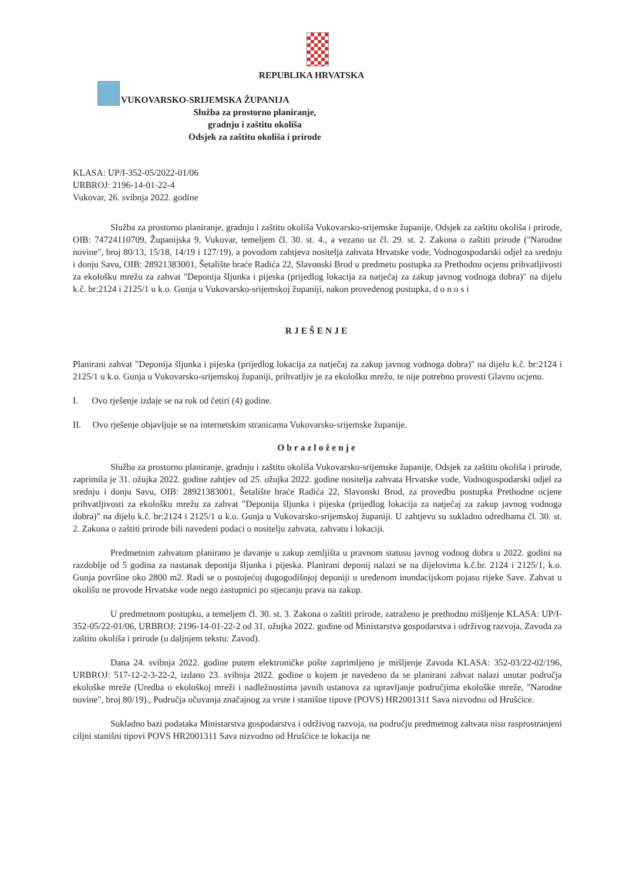REPUBLIKA HRVATSKA
VUKOVARSKO-SRIJEMSKA ŽUPANIJA
Služba za prostorno planiranje,
gradnju i zaštitu okoliša
Odsjek za zaštitu okoliša i prirode
KLASA: UP/I-352-05/2022-01/06
URBROJ: 2196-14-01-22-4
Vukovar, 26. svibnja 2022. godine
Služba za prostorno planiranje, gradnju i zaštitu okoliša Vukovarsko-srijemske županije, Odsjek za zaštitu okoliša i prirode, OIB: 74724110709, Županijska 9, Vukovar, temeljem čl. 30. st. 4., a vezano uz čl. 29. st. 2. Zakona o zaštiti prirode ("Narodne novine", broj 80/13, 15/18, 14/19 i 127/19), a povodom zahtjeva nositelja zahvata Hrvatske vode, Vodnogospodarski odjel za srednju i donju Savu, OIB: 28921383001, Šetalište braće Radića 22, Slavonski Brod u predmetu postupka za Prethodnu ocjenu prihvatljivosti za ekološku mrežu za zahvat "Deponija šljunka i pijeska (prijedlog lokacija za natječaj za zakup javnog vodnoga dobra)" na dijelu k.č. br:2124 i 2125/1 u k.o. Gunja u Vukovarsko-srijemskoj županiji, nakon provedenog postupka, d o n o s i
RJEŠENJE
Planirani zahvat "Deponija šljunka i pijeska (prijedlog lokacija za natječaj za zakup javnog vodnoga dobra)" na dijelu k.č. br:2124 i 2125/1 u k.o. Gunja u Vukovarsko-srijemskoj županiji, prihvatljiv je za ekološku mrežu, te nije potrebno provesti Glavnu ocjenu.
I. Ovo rješenje izdaje se na rok od četiri (4) godine.
II. Ovo rješenje objavljuje se na internetskim stranicama Vukovarsko-srijemske županije.
Obrazloženje
Služba za prostorno planiranje, gradnju i zaštitu okoliša Vukovarsko-srijemske županije, Odsjek za zaštitu okoliša i prirode, zaprimila je 31. ožujka 2022. godine zahtjev od 25. ožujka 2022. godine nositelja zahvata Hrvatske vode, Vodnogospodarski odjel za srednju i donju Savu, OIB: 28921383001, Šetalište braće Radića 22, Slavonski Brod, za provedbu postupka Prethodne ocjene prihvatljivosti za ekološku mrežu za zahvat "Deponija šljunka i pijeska (prijedlog lokacija za natječaj za zakup javnog vodnoga dobra)" na dijelu k.č. br:2124 i 2125/1 u k.o. Gunja u Vukovarsko-srijemskoj županiji. U zahtjevu su sukladno odredbama čl. 30. st. 2. Zakona o zaštiti prirode bili navedeni podaci o nositelju zahvata, zahvatu i lokaciji.
Predmetnim zahvatom planirano je davanje u zakup zemljišta u pravnom statusu javnog vodnog dobra u 2022. godini na razdoblje od 5 godina za nastanak deponija šljunka i pijeska. Planirani deponij nalazi se na dijelovima k.č.br. 2124 i 2125/1, k.o. Gunja površine oko 2800 m2. Radi se o postojećoj dugogodišnjoj deponiji u uređenom inundacijskom pojasu rijeke Save. Zahvat u okolišu ne provode Hrvatske vode nego zastupnici po stjecanju prava na zakup.
U predmetnom postupku, a temeljem čl. 30. st. 3. Zakona o zaštiti prirode, zatraženo je prethodno mišljenje KLASA: UP/I-352-05/22-01/06, URBROJ: 2196-14-01-22-2 od 31. ožujka 2022. godine od Ministarstva gospodarstva i održivog razvoja, Zavoda za zaštitu okoliša i prirode (u daljnjem tekstu: Zavod).
Dana 24. svibnja 2022. godine putem elektroničke pošte zaprimljeno je mišljenje Zavoda KLASA: 352-03/22-02/196, URBROJ: 517-12-2-3-22-2, izdano 23. svibnja 2022. godine u kojem je navedeno da se planirani zahvat nalazi unutar područja ekološke mreže (Uredba o ekološkoj mreži i nadležnostima javnih ustanova za upravljanje područjima ekološke mreže, "Narodne novine", broj 80/19)., Područja očuvanja značajnog za vrste i stanišne tipove (POVS) HR2001311 Sava nizvodno od Hrušćice.
Sukladno bazi podataka Ministarstva gospodarstva i održivog razvoja, na području predmetnog zahvata nisu rasprostranjeni ciljni stanišni tipovi POVS HR2001311 Sava nizvodno od Hrušćice te lokacija ne